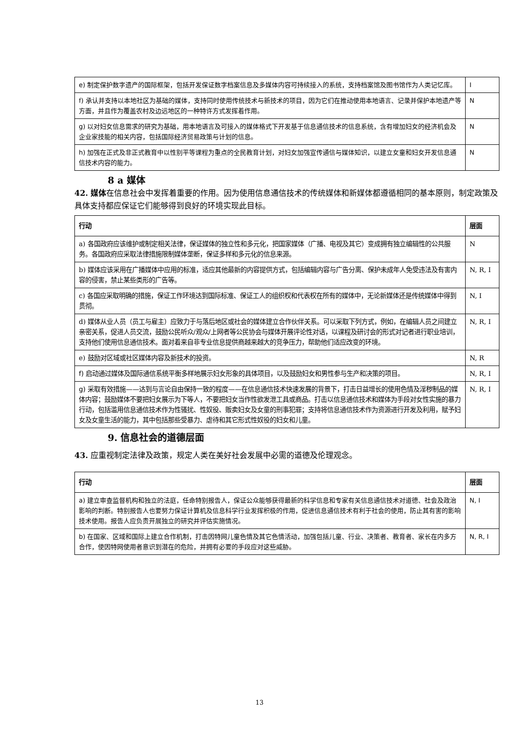| e) 制定保护数字遗产的国际框架，包括开发保证数字档案信息及多媒体内容可持续接入的系统，支持档案馆及图书馆作为人类记忆库。 | I |
| f) 承认并支持以本地社区为基础的媒体，支持同时使用传统技术与新技术的项目，因为它们在推动使用本地语言、记录并保护本地遗产等方面，并且作为覆盖农村及边远地区的一种特许方式发挥着作用。 | N |
| g) 以对妇女信息需求的研究为基础，用本地语言及可接入的媒体格式下开发基于信息通信技术的信息系统，含有增加妇女的经济机会及企业家技能的相关内容，包括国际经济贸易政策与计划的信息。 | N |
| h) 加强在正式及非正式教育中以性别平等课程为重点的全民教育计划，对妇女加强宣传通信与媒体知识，以建立女童和妇女开发信息通信技术内容的能力。 | N |
8 a 媒体
42. 媒体在信息社会中发挥着重要的作用。因为使用信息通信技术的传统媒体和新媒体都遵循相同的基本原则，制定政策及具体支持都应保证它们能够得到良好的环境实现此目标。
| 行动 | 层面 |
| --- | --- |
| a) 各国政府应该维护或制定相关法律，保证媒体的独立性和多元化，把国家媒体（广播、电视及其它）变成拥有独立编辑性的公共服务。各国政府应采取法律措施限制媒体垄断，保证多样和多元化的信息来源。 | N |
| b) 媒体应该采用在广播媒体中应用的标准，适应其他最新的内容提供方式，包括编辑内容与广告分离、保护未成年人免受违法及有害内容的侵害，禁止某些类形的广告等。 | N, R, I |
| c) 各国应采取明确的措施，保证工作环境达到国际标准、保证工人的组织权和代表权在所有的媒体中，无论新媒体还是传统媒体中得到贯彻。 | N, I |
| d) 媒体从业人员（员工与雇主）应致力于与落后地区或社会的媒体建立合作伙伴关系。可以采取下列方式，例如，在编辑人员之间建立亲密关系，促进人员交流，鼓励公民听众/观众/上网者等公民协会与媒体开展评论性对话，以课程及研讨会的形式对记者进行职业培训，支持他们使用信息通信技术。面对着来自非专业信息提供商越来越大的竞争压力，帮助他们适应改变的环境。 | N, R, I |
| e) 鼓励对区域或社区媒体内容及新技术的投资。 | N, R |
| f) 启动通过媒体及国际通信系统平衡多样地展示妇女形象的具体项目，以及鼓励妇女和男性参与生产和决策的项目。 | N, R, I |
| g) 采取有效措施——达到与言论自由保持一致的程度——在信息通信技术快速发展的背景下，打击日益增长的使用色情及淫秽制品的媒体内容；鼓励媒体不要把妇女展示为下等人，不要把妇女当作性欲发泄工具或商品。打击以信息通信技术和媒体为手段对女性实施的暴力行动，包括滥用信息通信技术作为性骚扰、性奴役、贩卖妇女及女童的刑事犯罪；支持将信息通信技术作为资源进行开发及利用，赋予妇女及女童生活的能力，其中包括那些受暴力、虐待和其它形式性奴役的妇女和儿童。 | N, R, I |
9. 信息社会的道德层面
43. 应重视制定法律及政策，规定人类在美好社会发展中必需的道德及伦理观念。
| 行动 | 层面 |
| --- | --- |
| a) 建立审查监督机构和独立的法庭，任命特别报告人，保证公众能够获得最新的科学信息和专家有关信息通信技术对道德、社会及政治影响的判断。特别报告人也要努力保证计算机及信息科学行业发挥积极的作用，促进信息通信技术有利于社会的使用，防止其有害的影响技术使用。报告人应负责开展独立的研究并评估实施情况。 | N, I |
| b) 在国家、区域和国际上建立合作机制，打击因特网儿童色情及其它色情活动，加强包括儿童、行业、决策者、教育者、家长在内多方合作，使因特网使用者意识到潜在的危险，并拥有必要的手段应对这些威胁。 | N, R, I |
13